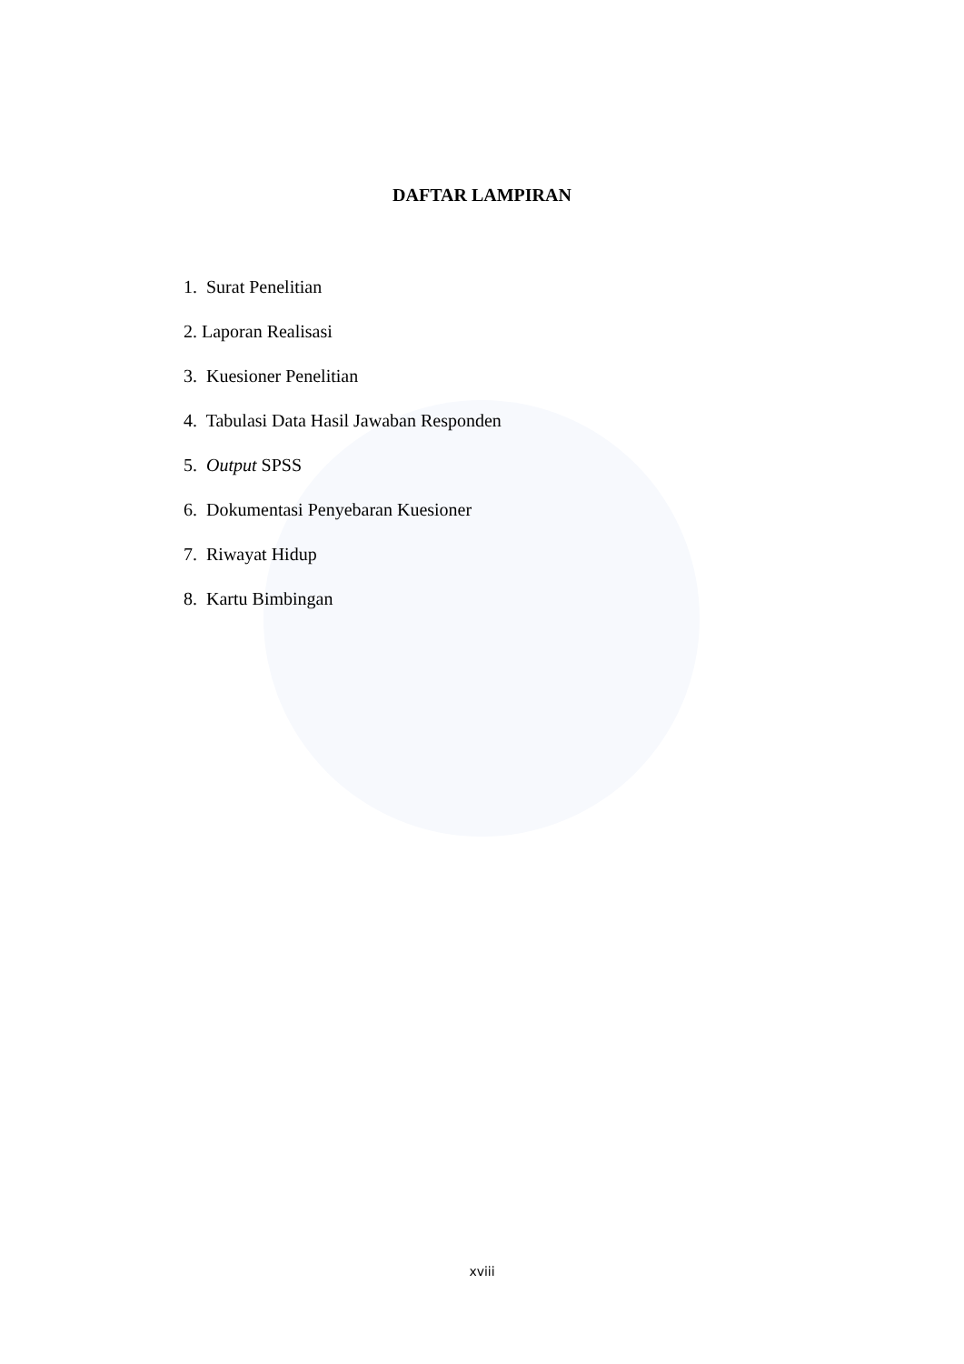DAFTAR LAMPIRAN
1. Surat Penelitian
2. Laporan Realisasi
3. Kuesioner Penelitian
4. Tabulasi Data Hasil Jawaban Responden
5. Output SPSS
6. Dokumentasi Penyebaran Kuesioner
7. Riwayat Hidup
8. Kartu Bimbingan
xviii